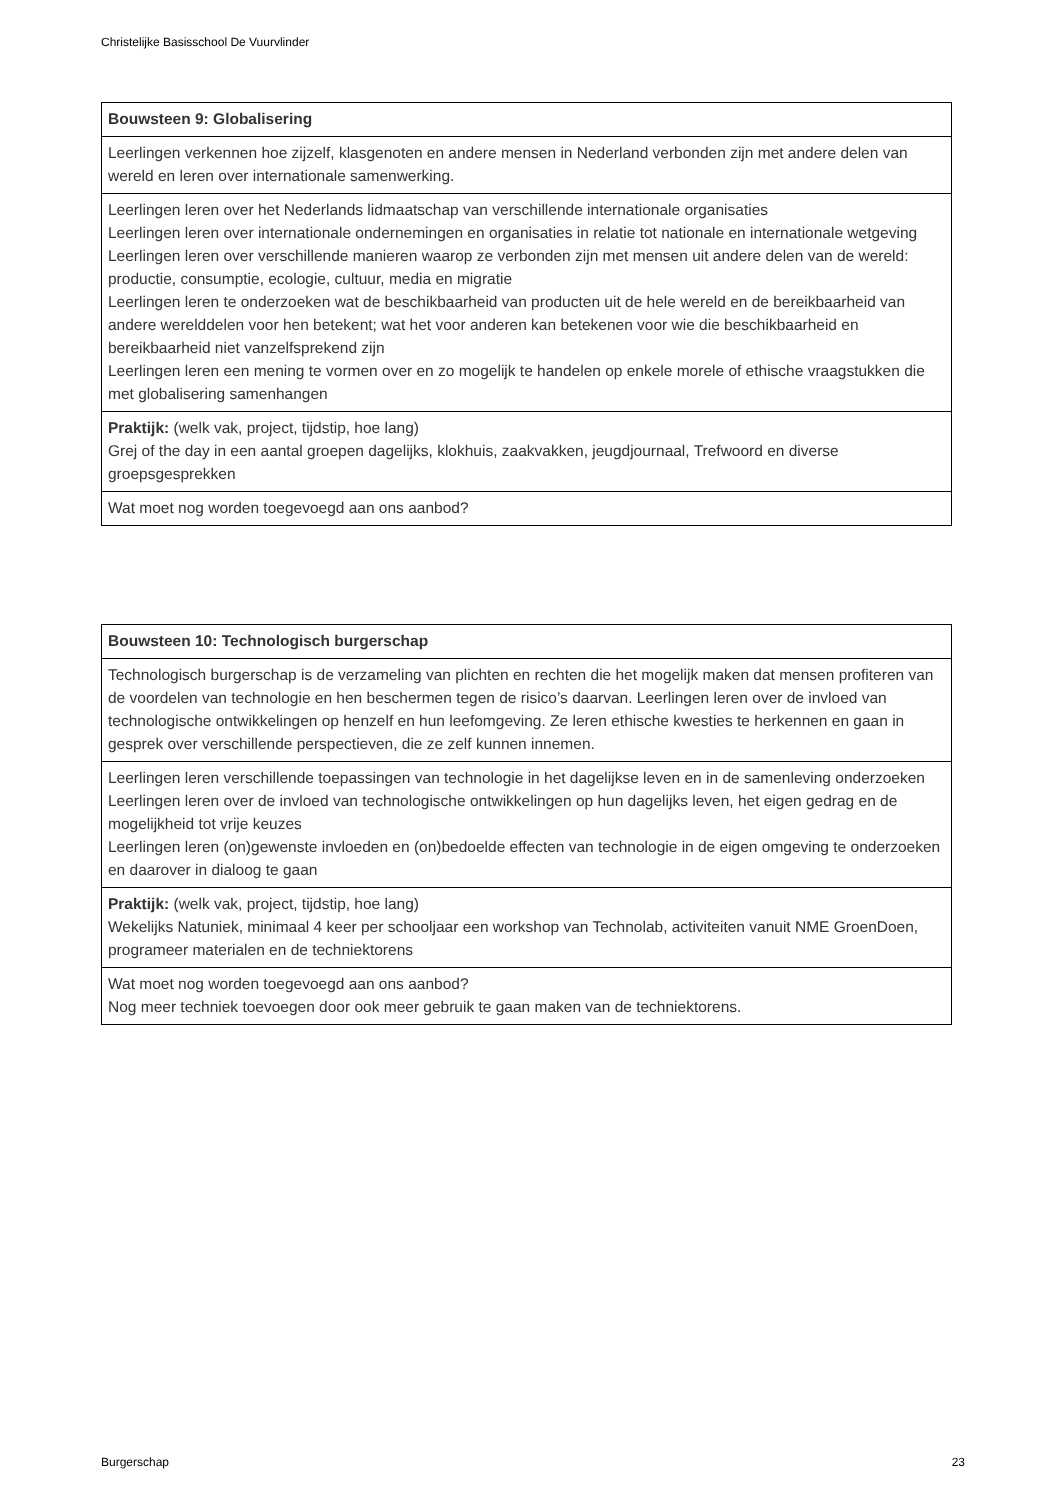Christelijke Basisschool De Vuurvlinder
| Bouwsteen 9: Globalisering |
| --- |
| Leerlingen verkennen hoe zijzelf, klasgenoten en andere mensen in Nederland verbonden zijn met andere delen van wereld en leren over internationale samenwerking. |
| Leerlingen leren over het Nederlands lidmaatschap van verschillende internationale organisaties Leerlingen leren over internationale ondernemingen en organisaties in relatie tot nationale en internationale wetgeving Leerlingen leren over verschillende manieren waarop ze verbonden zijn met mensen uit andere delen van de wereld: productie, consumptie, ecologie, cultuur, media en migratie Leerlingen leren te onderzoeken wat de beschikbaarheid van producten uit de hele wereld en de bereikbaarheid van andere werelddelen voor hen betekent; wat het voor anderen kan betekenen voor wie die beschikbaarheid en bereikbaarheid niet vanzelfsprekend zijn Leerlingen leren een mening te vormen over en zo mogelijk te handelen op enkele morele of ethische vraagstukken die met globalisering samenhangen |
| Praktijk: (welk vak, project, tijdstip, hoe lang) Grej of the day in een aantal groepen dagelijks, klokhuis, zaakvakken, jeugdjournaal, Trefwoord en diverse groepsgesprekken |
| Wat moet nog worden toegevoegd aan ons aanbod? |
| Bouwsteen 10: Technologisch burgerschap |
| --- |
| Technologisch burgerschap is de verzameling van plichten en rechten die het mogelijk maken dat mensen profiteren van de voordelen van technologie en hen beschermen tegen de risico’s daarvan. Leerlingen leren over de invloed van technologische ontwikkelingen op henzelf en hun leefomgeving. Ze leren ethische kwesties te herkennen en gaan in gesprek over verschillende perspectieven, die ze zelf kunnen innemen. |
| Leerlingen leren verschillende toepassingen van technologie in het dagelijkse leven en in de samenleving onderzoeken Leerlingen leren over de invloed van technologische ontwikkelingen op hun dagelijks leven, het eigen gedrag en de mogelijkheid tot vrije keuzes Leerlingen leren (on)gewenste invloeden en (on)bedoelde effecten van technologie in de eigen omgeving te onderzoeken en daarover in dialoog te gaan |
| Praktijk: (welk vak, project, tijdstip, hoe lang) Wekelijks Natuniek, minimaal 4 keer per schooljaar een workshop van Technolab, activiteiten vanuit NME GroenDoen, programeer materialen en de techniektorens |
| Wat moet nog worden toegevoegd aan ons aanbod? Nog meer techniek toevoegen door ook meer gebruik te gaan maken van de techniektorens. |
Burgerschap 23